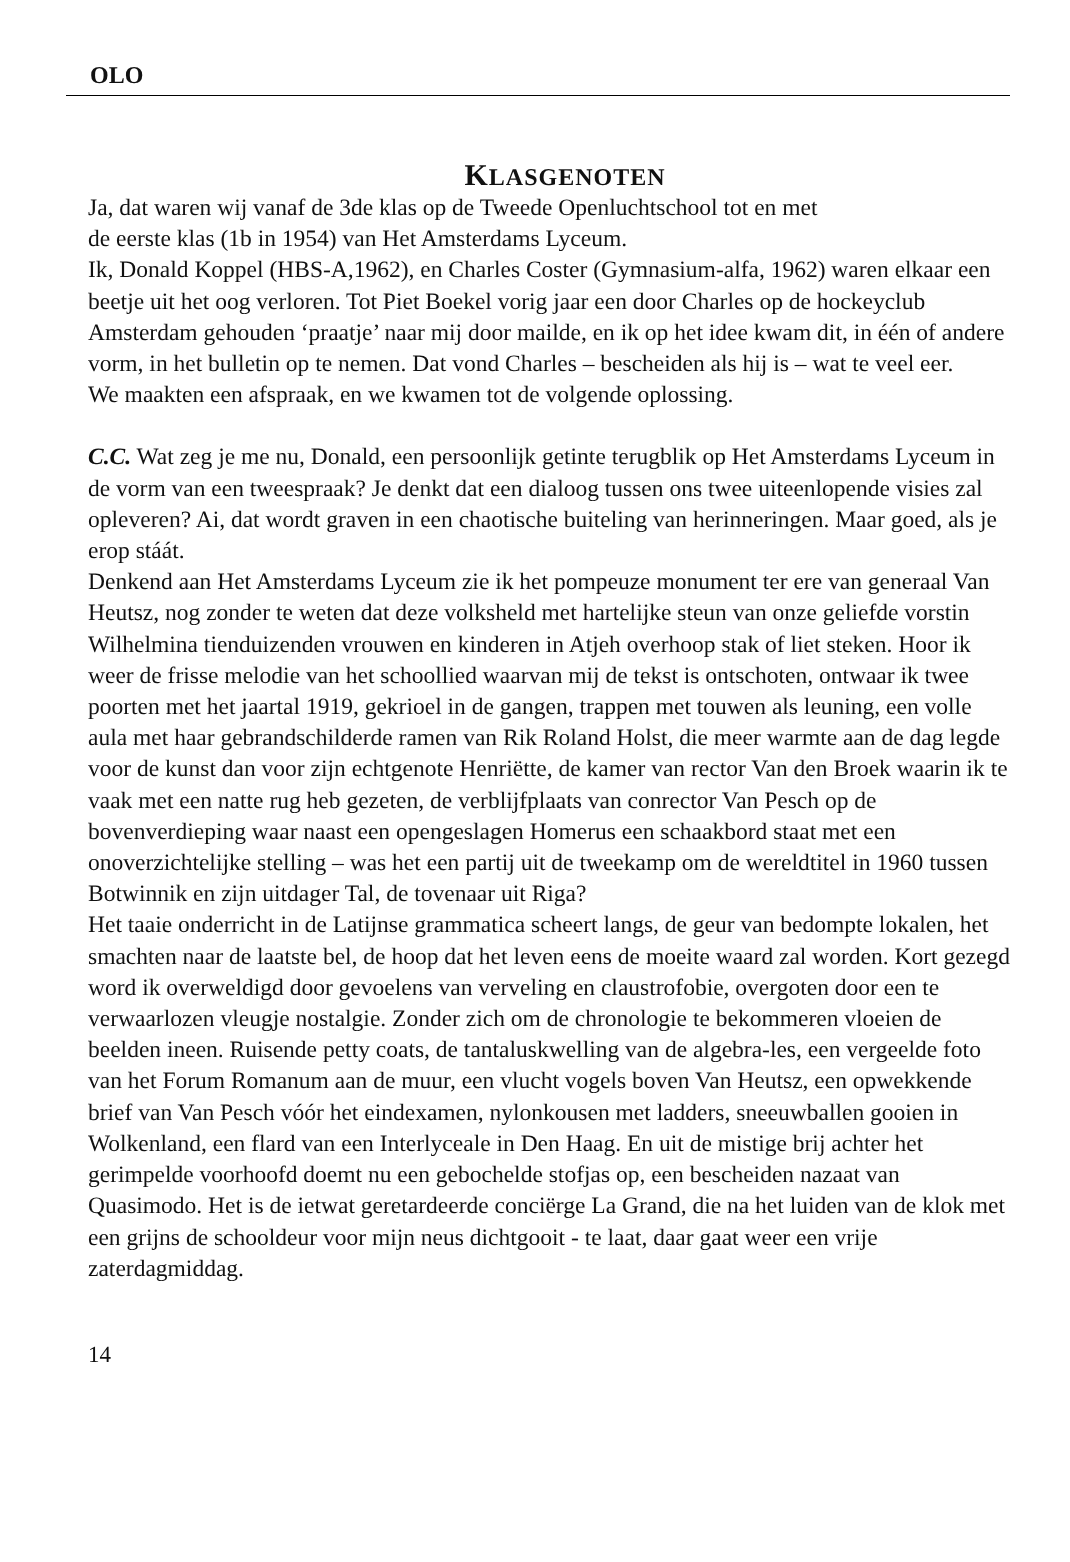OLO
KLASGENOTEN
Ja, dat waren wij vanaf de 3de klas op de Tweede Openluchtschool tot en met
de eerste klas (1b in 1954) van Het Amsterdams Lyceum.
Ik, Donald Koppel (HBS-A,1962), en Charles Coster (Gymnasium-alfa, 1962) waren elkaar een beetje uit het oog verloren. Tot Piet Boekel vorig jaar een door Charles op de hockeyclub Amsterdam gehouden ‘praatje’ naar mij door mailde, en ik op het idee kwam dit, in één of andere vorm, in het bulletin op te nemen. Dat vond Charles – bescheiden als hij is – wat te veel eer.
We maakten een afspraak, en we kwamen tot de volgende oplossing.
C.C. Wat zeg je me nu, Donald, een persoonlijk getinte terugblik op Het Amsterdams Lyceum in de vorm van een tweespraak? Je denkt dat een dialoog tussen ons twee uiteenlopende visies zal opleveren? Ai, dat wordt graven in een chaotische buiteling van herinneringen. Maar goed, als je erop stáát.
Denkend aan Het Amsterdams Lyceum zie ik het pompeuze monument ter ere van generaal Van Heutsz, nog zonder te weten dat deze volksheld met hartelijke steun van onze geliefde vorstin Wilhelmina tienduizenden vrouwen en kinderen in Atjeh overhoop stak of liet steken. Hoor ik weer de frisse melodie van het schoollied waarvan mij de tekst is ontschoten, ontwaar ik twee poorten met het jaartal 1919, gekrioel in de gangen, trappen met touwen als leuning, een volle aula met haar gebrandschilderde ramen van Rik Roland Holst, die meer warmte aan de dag legde voor de kunst dan voor zijn echtgenote Henriëtte, de kamer van rector Van den Broek waarin ik te vaak met een natte rug heb gezeten, de verblijfplaats van conrector Van Pesch op de bovenverdieping waar naast een opengeslagen Homerus een schaakbord staat met een onoverzichtelijke stelling – was het een partij uit de tweekamp om de wereldtitel in 1960 tussen Botwinnik en zijn uitdager Tal, de tovenaar uit Riga?
Het taaie onderricht in de Latijnse grammatica scheert langs, de geur van bedompte lokalen, het smachten naar de laatste bel, de hoop dat het leven eens de moeite waard zal worden. Kort gezegd word ik overweldigd door gevoelens van verveling en claustrofobie, overgoten door een te verwaarlozen vleugje nostalgie. Zonder zich om de chronologie te bekommeren vloeien de beelden ineen. Ruisende petty coats, de tantaluskwelling van de algebra-les, een vergeelde foto van het Forum Romanum aan de muur, een vlucht vogels boven Van Heutsz, een opwekkende brief van Van Pesch vóór het eindexamen, nylonkousen met ladders, sneeuwballen gooien in Wolkenland, een flard van een Interlyceale in Den Haag. En uit de mistige brij achter het gerimpelde voorhoofd doemt nu een gebochelde stofjas op, een bescheiden nazaat van Quasimodo. Het is de ietwat geretardeerde conciërge La Grand, die na het luiden van de klok met een grijns de schooldeur voor mijn neus dichtgooit - te laat, daar gaat weer een vrije zaterdagmiddag.
14